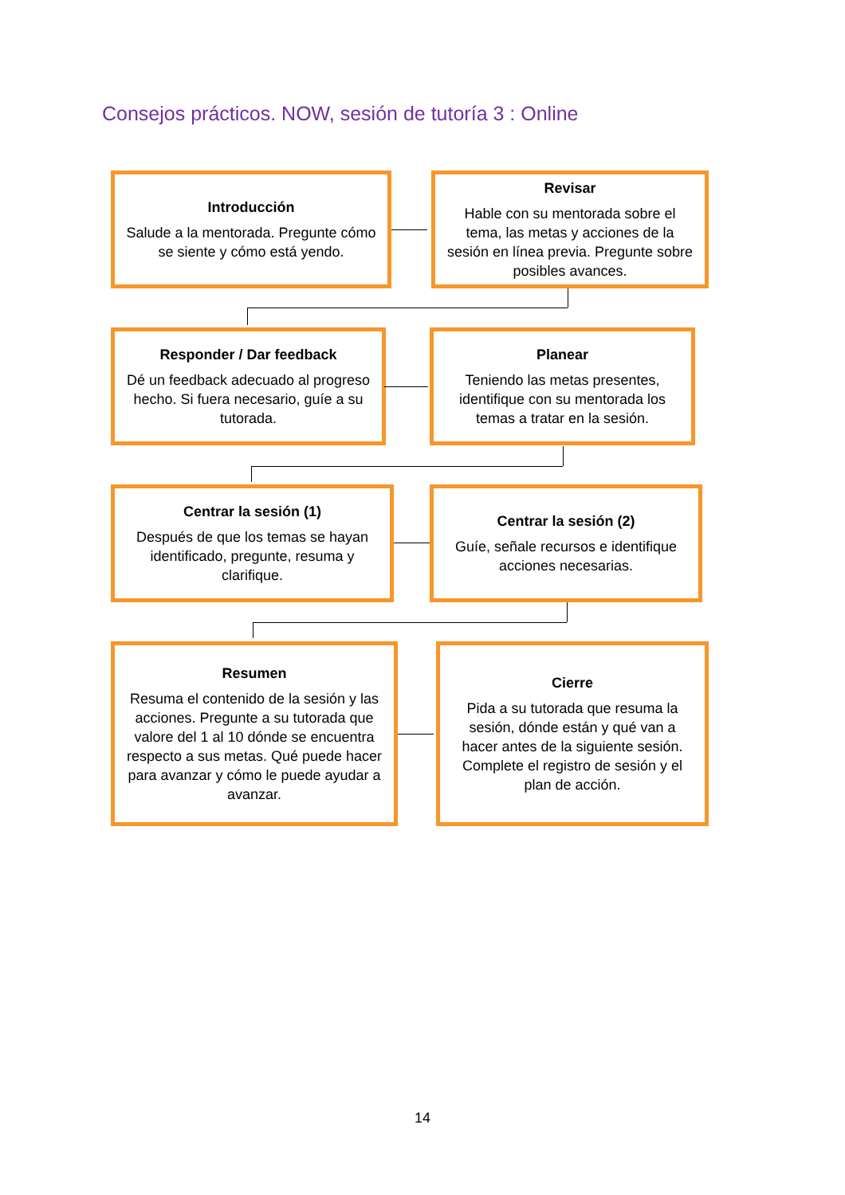Consejos prácticos. NOW, sesión de tutoría 3 : Online
Introducción
Salude a la mentorada. Pregunte cómo se siente y cómo está yendo.
Revisar
Hable con su mentorada sobre el tema, las metas y acciones de la sesión en línea previa. Pregunte sobre posibles avances.
Responder / Dar feedback
Dé un feedback adecuado al progreso hecho. Si fuera necesario, guíe a su tutorada.
Planear
Teniendo las metas presentes, identifique con su mentorada los temas a tratar en la sesión.
Centrar la sesión (1)
Después de que los temas se hayan identificado, pregunte, resuma y clarifique.
Centrar la sesión (2)
Guíe, señale recursos e identifique acciones necesarias.
Resumen
Resuma el contenido de la sesión y las acciones. Pregunte a su tutorada que valore del 1 al 10 dónde se encuentra respecto a sus metas. Qué puede hacer para avanzar y cómo le puede ayudar a avanzar.
Cierre
Pida a su tutorada que resuma la sesión, dónde están y qué van a hacer antes de la siguiente sesión. Complete el registro de sesión y el plan de acción.
14